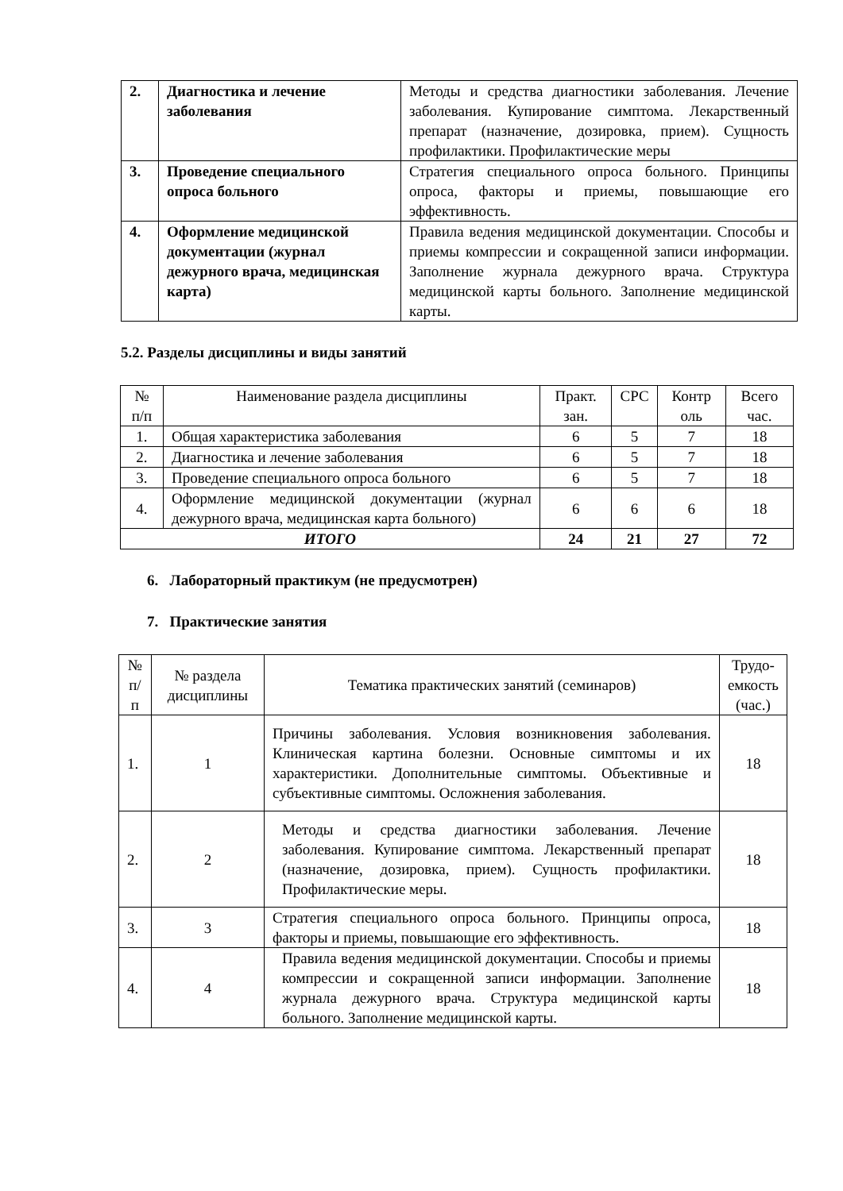| 2. | Диагностика и лечение заболевания | Методы и средства диагностики заболевания. Лечение заболевания. Купирование симптома. Лекарственный препарат (назначение, дозировка, прием). Сущность профилактики. Профилактические меры |
| 3. | Проведение специального опроса больного | Стратегия специального опроса больного. Принципы опроса, факторы и приемы, повышающие его эффективность. |
| 4. | Оформление медицинской документации (журнал дежурного врача, медицинская карта) | Правила ведения медицинской документации. Способы и приемы компрессии и сокращенной записи информации. Заполнение журнала дежурного врача. Структура медицинской карты больного. Заполнение медицинской карты. |
5.2. Разделы дисциплины и виды занятий
| № п/п | Наименование раздела дисциплины | Практ. зан. | СРС | Контр оль | Всего час. |
| --- | --- | --- | --- | --- | --- |
| 1. | Общая характеристика заболевания | 6 | 5 | 7 | 18 |
| 2. | Диагностика и лечение заболевания | 6 | 5 | 7 | 18 |
| 3. | Проведение специального опроса больного | 6 | 5 | 7 | 18 |
| 4. | Оформление медицинской документации (журнал дежурного врача, медицинская карта больного) | 6 | 6 | 6 | 18 |
| ИТОГО | | 24 | 21 | 27 | 72 |
6. Лабораторный практикум (не предусмотрен)
7. Практические занятия
| № п/п | № раздела дисциплины | Тематика практических занятий (семинаров) | Трудо- емкость (час.) |
| --- | --- | --- | --- |
| 1. | 1 | Причины заболевания. Условия возникновения заболевания. Клиническая картина болезни. Основные симптомы и их характеристики. Дополнительные симптомы. Объективные и субъективные симптомы. Осложнения заболевания. | 18 |
| 2. | 2 | Методы и средства диагностики заболевания. Лечение заболевания. Купирование симптома. Лекарственный препарат (назначение, дозировка, прием). Сущность профилактики. Профилактические меры. | 18 |
| 3. | 3 | Стратегия специального опроса больного. Принципы опроса, факторы и приемы, повышающие его эффективность. | 18 |
| 4. | 4 | Правила ведения медицинской документации. Способы и приемы компрессии и сокращенной записи информации. Заполнение журнала дежурного врача. Структура медицинской карты больного. Заполнение медицинской карты. | 18 |